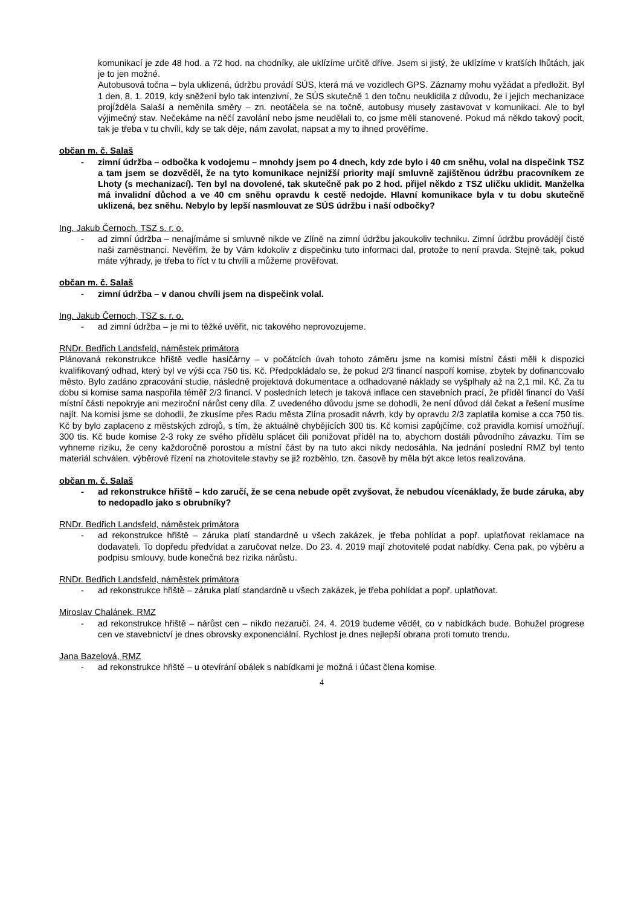komunikací je zde 48 hod. a 72 hod. na chodníky, ale uklízíme určitě dříve. Jsem si jistý, že uklízíme v kratších lhůtách, jak je to jen možné.
Autobusová točna – byla uklizená, údržbu provádí SÚS, která má ve vozidlech GPS. Záznamy mohu vyžádat a předložit. Byl 1 den, 8. 1. 2019, kdy sněžení bylo tak intenzivní, že SÚS skutečně 1 den točnu neuklidila z důvodu, že i jejich mechanizace projížděla Salaší a neměnila směry – zn. neotáčela se na točně, autobusy musely zastavovat v komunikaci. Ale to byl výjimečný stav. Nečekáme na něčí zavolání nebo jsme neudělali to, co jsme měli stanovené. Pokud má někdo takový pocit, tak je třeba v tu chvíli, kdy se tak děje, nám zavolat, napsat a my to ihned prověříme.
občan m. č. Salaš
- zimní údržba – odbočka k vodojemu – mnohdy jsem po 4 dnech, kdy zde bylo i 40 cm sněhu, volal na dispečink TSZ a tam jsem se dozvěděl, že na tyto komunikace nejnižší priority mají smluvně zajištěnou údržbu pracovníkem ze Lhoty (s mechanizací). Ten byl na dovolené, tak skutečně pak po 2 hod. přijel někdo z TSZ uličku uklidit. Manželka má invalidní důchod a ve 40 cm sněhu opravdu k cestě nedojde. Hlavní komunikace byla v tu dobu skutečně uklizená, bez sněhu. Nebylo by lepší nasmlouvat ze SÚS údržbu i naší odbočky?
Ing. Jakub Černoch, TSZ s. r. o.
- ad zimní údržba – nenajímáme si smluvně nikde ve Zlíně na zimní údržbu jakoukoliv techniku. Zimní údržbu provádějí čistě naši zaměstnanci. Nevěřím, že by Vám kdokoliv z dispečinku tuto informaci dal, protože to není pravda. Stejně tak, pokud máte výhrady, je třeba to říct v tu chvíli a můžeme prověřovat.
občan m. č. Salaš
- zimní údržba – v danou chvíli jsem na dispečink volal.
Ing. Jakub Černoch, TSZ s. r. o.
- ad zimní údržba – je mi to těžké uvěřit, nic takového neprovozujeme.
RNDr. Bedřich Landsfeld, náměstek primátora
Plánovaná rekonstrukce hřiště vedle hasičárny – v počátcích úvah tohoto záměru jsme na komisi místní části měli k dispozici kvalifikovaný odhad, který byl ve výši cca 750 tis. Kč. Předpokládalo se, že pokud 2/3 financí naspoří komise, zbytek by dofinancovalo město. Bylo zadáno zpracování studie, následně projektová dokumentace a odhadované náklady se vyšplhaly až na 2,1 mil. Kč. Za tu dobu si komise sama naspořila téměř 2/3 financí. V posledních letech je taková inflace cen stavebních prací, že příděl financí do Vaší místní části nepokryje ani meziroční nárůst ceny díla. Z uvedeného důvodu jsme se dohodli, že není důvod dál čekat a řešení musíme najít. Na komisi jsme se dohodli, že zkusíme přes Radu města Zlína prosadit návrh, kdy by opravdu 2/3 zaplatila komise a cca 750 tis. Kč by bylo zaplaceno z městských zdrojů, s tím, že aktuálně chybějících 300 tis. Kč komisi zapůjčíme, což pravidla komisí umožňují. 300 tis. Kč bude komise 2-3 roky ze svého přídělu splácet čili ponižovat příděl na to, abychom dostáli původního závazku. Tím se vyhneme riziku, že ceny každoročně porostou a místní část by na tuto akci nikdy nedosáhla. Na jednání poslední RMZ byl tento materiál schválen, výběrové řízení na zhotovitele stavby se již rozběhlo, tzn. časově by měla být akce letos realizována.
občan m. č. Salaš
- ad rekonstrukce hřiště – kdo zaručí, že se cena nebude opět zvyšovat, že nebudou vícenáklady, že bude záruka, aby to nedopadlo jako s obrubníky?
RNDr. Bedřich Landsfeld, náměstek primátora
- ad rekonstrukce hřiště – záruka platí standardně u všech zakázek, je třeba pohlídat a popř. uplatňovat reklamace na dodavateli. To dopředu předvídat a zaručovat nelze. Do 23. 4. 2019 mají zhotovitelé podat nabídky. Cena pak, po výběru a podpisu smlouvy, bude konečná bez rizika nárůstu.
RNDr. Bedřich Landsfeld, náměstek primátora
- ad rekonstrukce hřiště – záruka platí standardně u všech zakázek, je třeba pohlídat a popř. uplatňovat.
Miroslav Chalánek, RMZ
- ad rekonstrukce hřiště – nárůst cen – nikdo nezaručí. 24. 4. 2019 budeme vědět, co v nabídkách bude. Bohužel progrese cen ve stavebnictví je dnes obrovsky exponenciální. Rychlost je dnes nejlepší obrana proti tomuto trendu.
Jana Bazelová, RMZ
- ad rekonstrukce hřiště – u otevírání obálek s nabídkami je možná i účast člena komise.
4